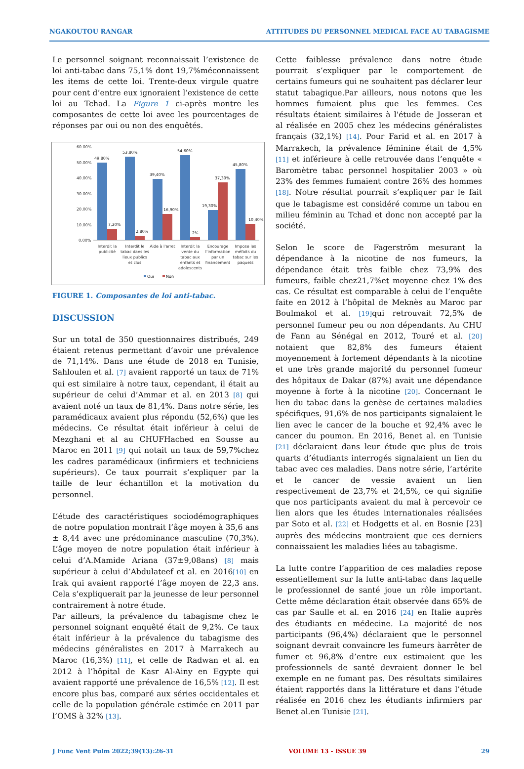NGAKOUTOU RANGAR ATTITUDES DU PERSONNEL MEDICAL FACE AU TABAGISME
Le personnel soignant reconnaissait l’existence de loi anti-tabac dans 75,1% dont 19,7%méconnaissent les items de cette loi. Trente-deux virgule quatre pour cent d’entre eux ignoraient l’existence de cette loi au Tchad. La Figure 1 ci-après montre les composantes de cette loi avec les pourcentages de réponses par oui ou non des enquêtés.
60.00%
50.00%
40.00%
30.00%
20.00%
10.00%
0.00%
49,80%
53,80%
39,40%
54,60%
19,30%
37,30%
45,80%
7,20%
2,80%
16,90%
2%
10,40%
Interdit la
publicité
Interdit le
tabac dans les
lieux publics
et clos
Aide à l'arret
Interdit la
vente du
tabac aux
enfants et
adolescents
Encourage
l'information
par un
financement
Impose les
méfaits du
tabac sur les
paquets
Oui
Non
FIGURE 1. Composantes de loi anti-tabac.
DISCUSSION
Sur un total de 350 questionnaires distribués, 249 étaient retenus permettant d’avoir une prévalence de 71,14%. Dans une étude de 2018 en Tunisie, Sahloulen et al. [7] avaient rapporté un taux de 71% qui est similaire à notre taux, cependant, il était au supérieur de celui d’Ammar et al. en 2013 [8] qui avaient noté un taux de 81,4%. Dans notre série, les paramédicaux avaient plus répondu (52,6%) que les médecins. Ce résultat était inférieur à celui de Mezghani et al au CHUFHached en Sousse au Maroc en 2011 [9] qui notait un taux de 59,7%chez les cadres paramédicaux (infirmiers et techniciens supérieurs). Ce taux pourrait s’expliquer par la taille de leur échantillon et la motivation du personnel.
L’étude des caractéristiques sociodémographiques de notre population montrait l’âge moyen à 35,6 ans ± 8,44 avec une prédominance masculine (70,3%). L’âge moyen de notre population était inférieur à celui d’A.Mamide Ariana (37±9,08ans) [8] mais supérieur à celui d’Abdulateef et al. en 2016[10] en Irak qui avaient rapporté l’âge moyen de 22,3 ans. Cela s’expliquerait par la jeunesse de leur personnel contrairement à notre étude.
Par ailleurs, la prévalence du tabagisme chez le personnel soignant enquêté était de 9,2%. Ce taux était inférieur à la prévalence du tabagisme des médecins généralistes en 2017 à Marrakech au Maroc (16,3%) [11], et celle de Radwan et al. en 2012 à l’hôpital de Kasr Al-Ainy en Egypte qui avaient rapporté une prévalence de 16,5% [12]. Il est encore plus bas, comparé aux séries occidentales et celle de la population générale estimée en 2011 par l’OMS à 32% [13].
Cette faiblesse prévalence dans notre étude pourrait s’expliquer par le comportement de certains fumeurs qui ne souhaitent pas déclarer leur statut tabagique.Par ailleurs, nous notons que les hommes fumaient plus que les femmes. Ces résultats étaient similaires à l'étude de Josseran et al réalisée en 2005 chez les médecins généralistes français (32,1%) [14]. Pour Farid et al. en 2017 à Marrakech, la prévalence féminine était de 4,5% [11] et inférieure à celle retrouvée dans l’enquête « Baromètre tabac personnel hospitalier 2003 » où 23% des femmes fumaient contre 26% des hommes [18]. Notre résultat pourrait s’expliquer par le fait que le tabagisme est considéré comme un tabou en milieu féminin au Tchad et donc non accepté par la société.
Selon le score de Fagerström mesurant la dépendance à la nicotine de nos fumeurs, la dépendance était très faible chez 73,9% des fumeurs, faible chez21,7%et moyenne chez 1% des cas. Ce résultat est comparable à celui de l’enquête faite en 2012 à l’hôpital de Meknès au Maroc par Boulmakol et al. [19] qui retrouvait 72,5% de personnel fumeur peu ou non dépendants. Au CHU de Fann au Sénégal en 2012, Touré et al. [20] notaient que 82,8% des fumeurs étaient moyennement à fortement dépendants à la nicotine et une très grande majorité du personnel fumeur des hôpitaux de Dakar (87%) avait une dépendance moyenne à forte à la nicotine [20]. Concernant le lien du tabac dans la genèse de certaines maladies spécifiques, 91,6% de nos participants signalaient le lien avec le cancer de la bouche et 92,4% avec le cancer du poumon. En 2016, Benet al. en Tunisie [21] déclaraient dans leur étude que plus de trois quarts d’étudiants interrogés signalaient un lien du tabac avec ces maladies. Dans notre série, l’artérite et le cancer de vessie avaient un lien respectivement de 23,7% et 24,5%, ce qui signifie que nos participants avaient du mal à percevoir ce lien alors que les études internationales réalisées par Soto et al. [22] et Hodgetts et al. en Bosnie [23] auprès des médecins montraient que ces derniers connaissaient les maladies liées au tabagisme.
La lutte contre l’apparition de ces maladies repose essentiellement sur la lutte anti-tabac dans laquelle le professionnel de santé joue un rôle important. Cette même déclaration était observée dans 65% de cas par Saulle et al. en 2016 [24] en Italie auprès des étudiants en médecine. La majorité de nos participants (96,4%) déclaraient que le personnel soignant devrait convaincre les fumeurs àarrêter de fumer et 96,8% d’entre eux estimaient que les professionnels de santé devraient donner le bel exemple en ne fumant pas. Des résultats similaires étaient rapportés dans la littérature et dans l’étude réalisée en 2016 chez les étudiants infirmiers par Benet al.en Tunisie [21].
J Func Vent Pulm 2022;39(13):26-31 VOLUME 13 - ISSUE 39 29